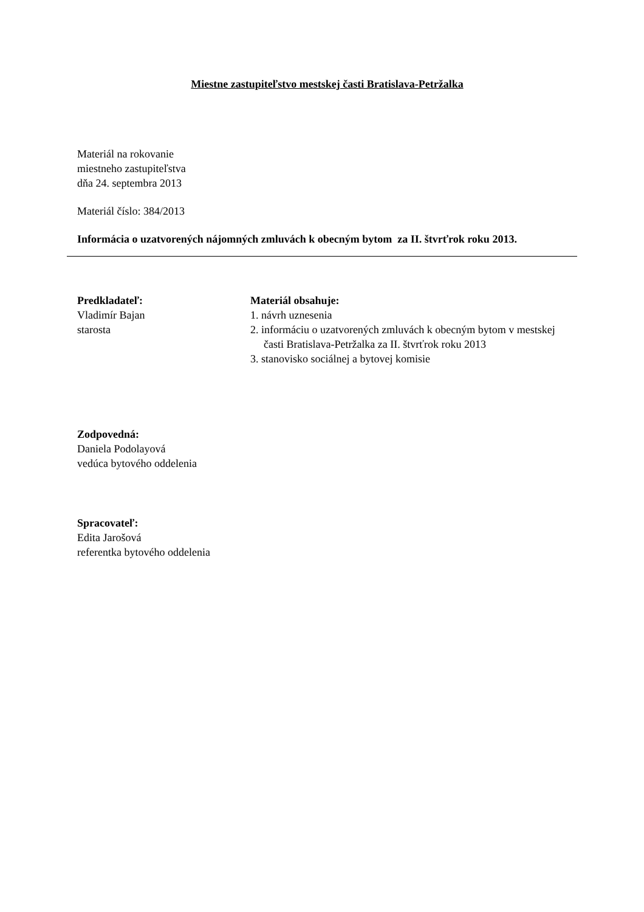Miestne zastupiteľstvo mestskej časti Bratislava-Petržalka
Materiál na rokovanie
miestneho zastupiteľstva
dňa 24. septembra 2013
Materiál číslo: 384/2013
Informácia o uzatvorených nájomných zmluvách k obecným bytom za II. štvrťrok roku 2013.
Predkladateľ:
Vladimír Bajan
starosta
Materiál obsahuje:
1. návrh uznesenia
2. informáciu o uzatvorených zmluvách k obecným bytom v mestskej časti Bratislava-Petržalka za II. štvrťrok roku 2013
3. stanovisko sociálnej a bytovej komisie
Zodpovedná:
Daniela Podolayová
vedúca bytového oddelenia
Spracovateľ:
Edita Jarošová
referentka bytového oddelenia